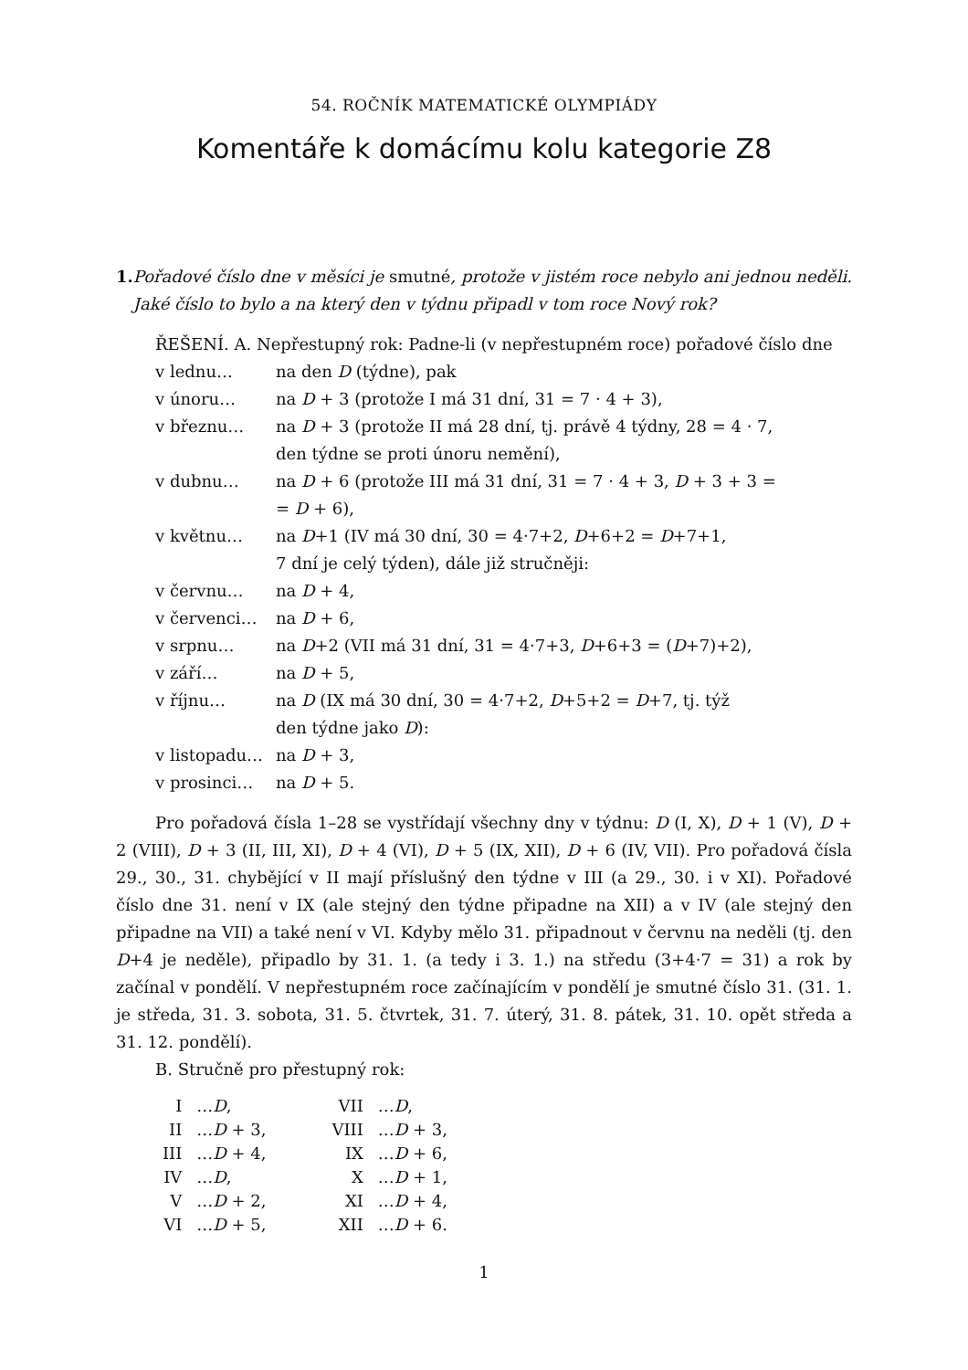54. ROČNÍK MATEMATICKÉ OLYMPIÁDY
Komentáře k domácímu kolu kategorie Z8
1. Pořadové číslo dne v měsíci je smutné, protože v jistém roce nebylo ani jednou neděli. Jaké číslo to bylo a na který den v týdnu připadl v tom roce Nový rok?
ŘEŠENÍ. A. Nepřestupný rok: Padne-li (v nepřestupném roce) pořadové číslo dne
| v lednu… | na den D (týdne), pak |
| v únoru… | na D + 3 (protože I má 31 dní, 31 = 7 · 4 + 3), |
| v březnu… | na D + 3 (protože II má 28 dní, tj. právě 4 týdny, 28 = 4 · 7, den týdne se proti únoru nemění), |
| v dubnu… | na D + 6 (protože III má 31 dní, 31 = 7 · 4 + 3, D + 3 + 3 = = D + 6), |
| v květnu… | na D +1 (IV má 30 dní, 30 = 4·7+2, D +6+2 = D +7+1, 7 dní je celý týden), dále již stručněji: |
| v červnu… | na D + 4, |
| v červenci… | na D + 6, |
| v srpnu… | na D +2 (VII má 31 dní, 31 = 4·7+3, D +6+3 = ( D +7)+2), |
| v září… | na D + 5, |
| v říjnu… | na D (IX má 30 dní, 30 = 4·7+2, D +5+2 = D +7, tj. týž den týdne jako D ): |
| v listopadu… | na D + 3, |
| v prosinci… | na D + 5. |
Pro pořadová čísla 1–28 se vystřídají všechny dny v týdnu: D (I, X), D + 1 (V), D + 2 (VIII), D + 3 (II, III, XI), D + 4 (VI), D + 5 (IX, XII), D + 6 (IV, VII). Pro pořadová čísla 29., 30., 31. chybějící v II mají příslušný den týdne v III (a 29., 30. i v XI). Pořadové číslo dne 31. není v IX (ale stejný den týdne připadne na XII) a v IV (ale stejný den připadne na VII) a také není v VI. Kdyby mělo 31. připadnout v červnu na neděli (tj. den D+4 je neděle), připadlo by 31. 1. (a tedy i 3. 1.) na středu (3+4·7 = 31) a rok by začínal v pondělí. V nepřestupném roce začínajícím v pondělí je smutné číslo 31. (31. 1. je středa, 31. 3. sobota, 31. 5. čtvrtek, 31. 7. úterý, 31. 8. pátek, 31. 10. opět středa a 31. 12. pondělí).
B. Stručně pro přestupný rok:
| I | … D , | | VII | … D , |
| II | … D + 3, | | VIII | … D + 3, |
| III | … D + 4, | | IX | … D + 6, |
| IV | … D , | | X | … D + 1, |
| V | … D + 2, | | XI | … D + 4, |
| VI | … D + 5, | | XII | … D + 6. |
1